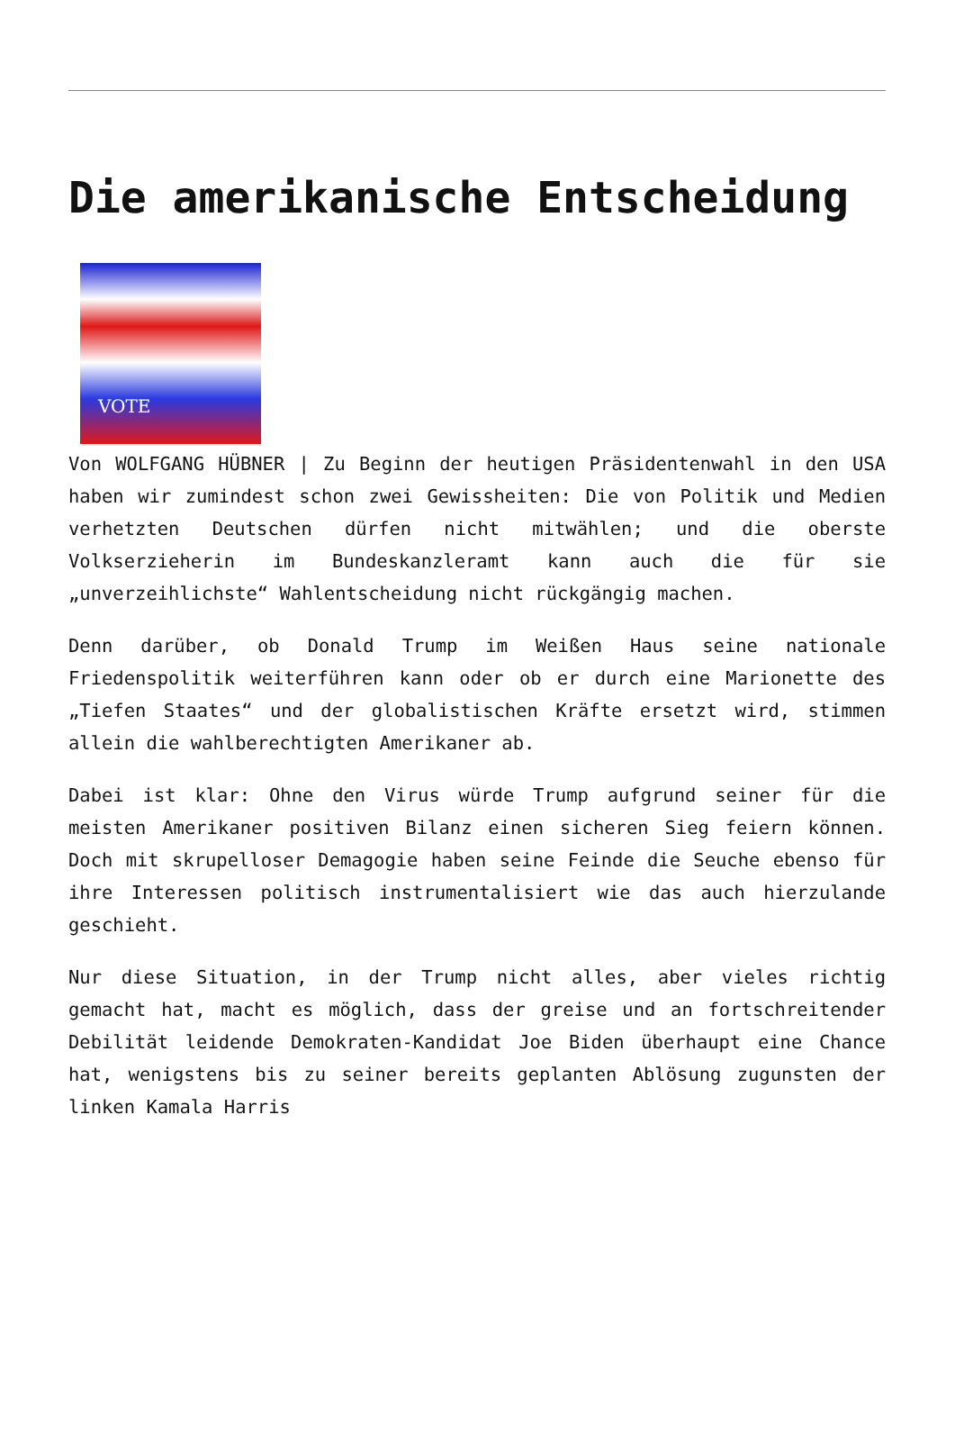Die amerikanische Entscheidung
VOTE
Von WOLFGANG HÜBNER | Zu Beginn der heutigen Präsidentenwahl in den USA haben wir zumindest schon zwei Gewissheiten: Die von Politik und Medien verhetzten Deutschen dürfen nicht mitwählen; und die oberste Volkserzieherin im Bundeskanzleramt kann auch die für sie „unverzeihlichste“ Wahlentscheidung nicht rückgängig machen.
Denn darüber, ob Donald Trump im Weißen Haus seine nationale Friedenspolitik weiterführen kann oder ob er durch eine Marionette des „Tiefen Staates“ und der globalistischen Kräfte ersetzt wird, stimmen allein die wahlberechtigten Amerikaner ab.
Dabei ist klar: Ohne den Virus würde Trump aufgrund seiner für die meisten Amerikaner positiven Bilanz einen sicheren Sieg feiern können. Doch mit skrupelloser Demagogie haben seine Feinde die Seuche ebenso für ihre Interessen politisch instrumentalisiert wie das auch hierzulande geschieht.
Nur diese Situation, in der Trump nicht alles, aber vieles richtig gemacht hat, macht es möglich, dass der greise und an fortschreitender Debilität leidende Demokraten-Kandidat Joe Biden überhaupt eine Chance hat, wenigstens bis zu seiner bereits geplanten Ablösung zugunsten der linken Kamala Harris